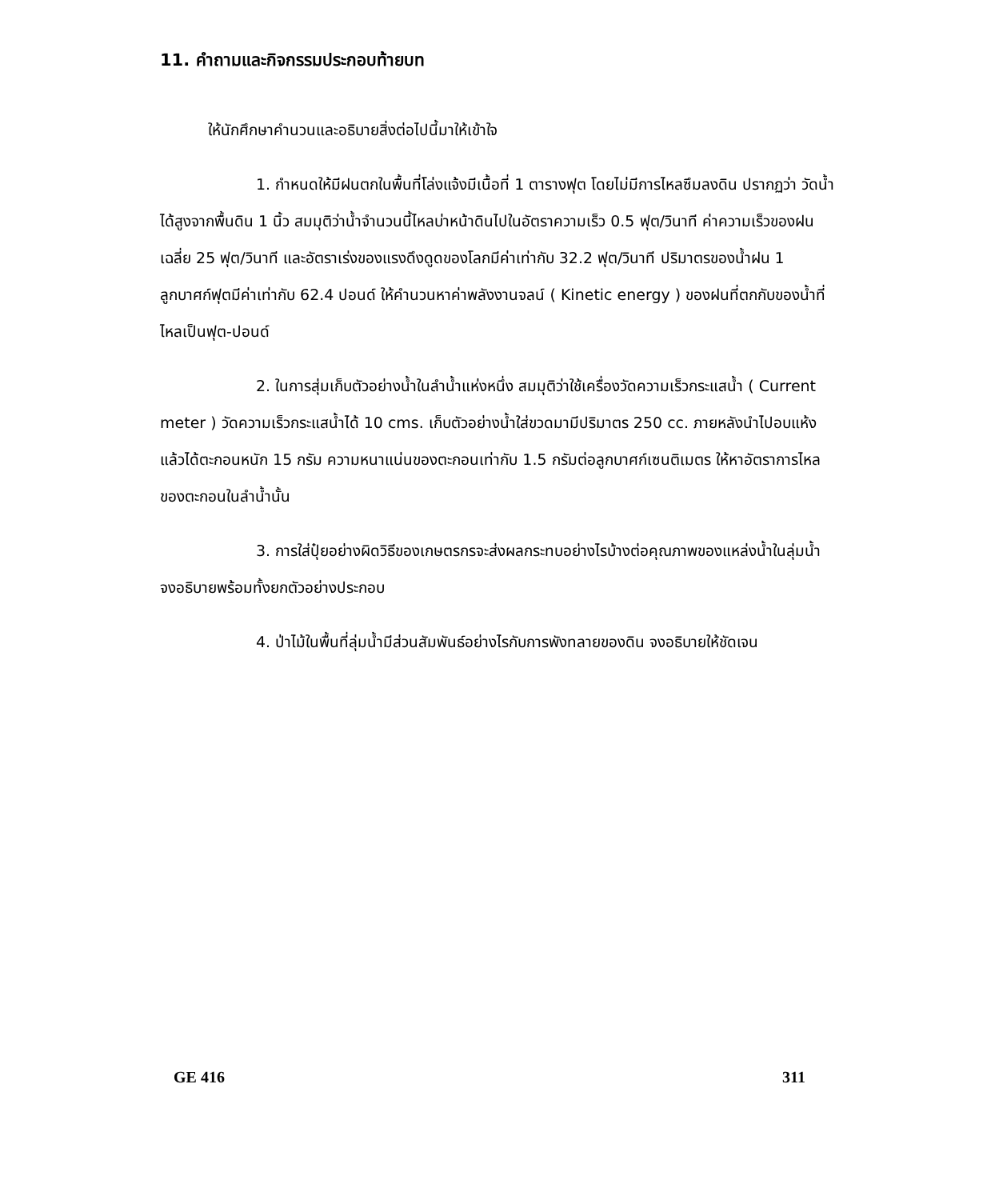11. คำถามและกิจกรรมประกอบท้ายบท
ให้นักศึกษาคำนวนและอธิบายสิ่งต่อไปนี้มาให้เข้าใจ
1. กำหนดให้มีฝนตกในพื้นที่โล่งแจ้งมีเนื้อที่ 1 ตารางฟุต โดยไม่มีการไหลซึมลงดิน ปรากฏว่า วัดน้ำได้สูงจากพื้นดิน 1 นิ้ว สมมุติว่าน้ำจำนวนนี้ไหลบ่าหน้าดินไปในอัตราความเร็ว 0.5 ฟุต/วินาที ค่าความเร็วของฝนเฉลี่ย 25 ฟุต/วินาที และอัตราเร่งของแรงดึงดูดของโลกมีค่าเท่ากับ 32.2 ฟุต/วินาที ปริมาตรของน้ำฝน 1 ลูกบาศก์ฟุตมีค่าเท่ากับ 62.4 ปอนด์ ให้คำนวนหาค่าพลังงานจลน์ ( Kinetic energy ) ของฝนที่ตกกับของน้ำที่ไหลเป็นฟุต-ปอนด์
2. ในการสุ่มเก็บตัวอย่างน้ำในลำน้ำแห่งหนึ่ง สมมุติว่าใช้เครื่องวัดความเร็วกระแสน้ำ ( Current meter ) วัดความเร็วกระแสน้ำได้ 10 cms. เก็บตัวอย่างน้ำใส่ขวดมามีปริมาตร 250 cc. ภายหลังนำไปอบแห้งแล้วได้ตะกอนหนัก 15 กรัม ความหนาแน่นของตะกอนเท่ากับ 1.5 กรัมต่อลูกบาศก์เซนติเมตร ให้หาอัตราการไหลของตะกอนในลำน้ำนั้น
3. การใส่ปุ๋ยอย่างผิดวิธีของเกษตรกรจะส่งผลกระทบอย่างไรบ้างต่อคุณภาพของแหล่งน้ำในลุ่มน้ำ จงอธิบายพร้อมทั้งยกตัวอย่างประกอบ
4. ป่าไม้ในพื้นที่ลุ่มน้ำมีส่วนสัมพันธ์อย่างไรกับการพังทลายของดิน จงอธิบายให้ชัดเจน
GE 416 311